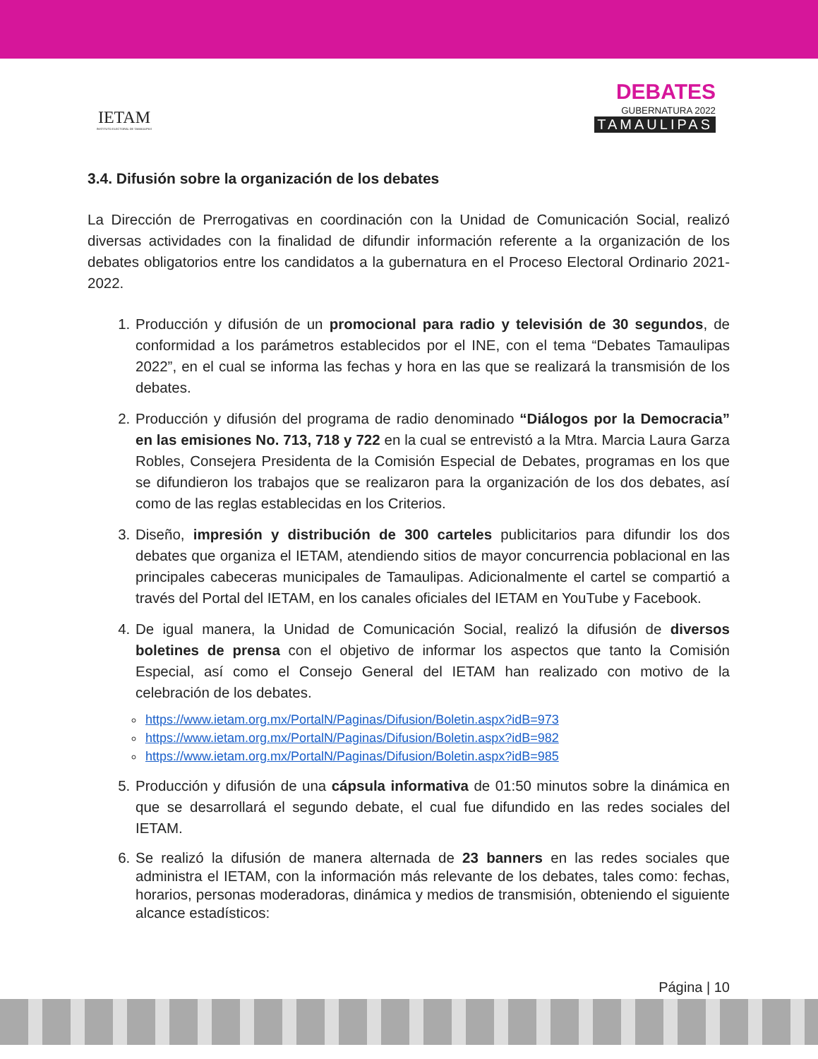IETAM
INSTITUTO ELECTORAL DE TAMAULIPAS
DEBATES
GUBERNATURA 2022
TAMAULIPAS
3.4. Difusión sobre la organización de los debates
La Dirección de Prerrogativas en coordinación con la Unidad de Comunicación Social, realizó diversas actividades con la finalidad de difundir información referente a la organización de los debates obligatorios entre los candidatos a la gubernatura en el Proceso Electoral Ordinario 2021-2022.
1. Producción y difusión de un promocional para radio y televisión de 30 segundos, de conformidad a los parámetros establecidos por el INE, con el tema “Debates Tamaulipas 2022”, en el cual se informa las fechas y hora en las que se realizará la transmisión de los debates.
2. Producción y difusión del programa de radio denominado “Diálogos por la Democracia” en las emisiones No. 713, 718 y 722 en la cual se entrevistó a la Mtra. Marcia Laura Garza Robles, Consejera Presidenta de la Comisión Especial de Debates, programas en los que se difundieron los trabajos que se realizaron para la organización de los dos debates, así como de las reglas establecidas en los Criterios.
3. Diseño, impresión y distribución de 300 carteles publicitarios para difundir los dos debates que organiza el IETAM, atendiendo sitios de mayor concurrencia poblacional en las principales cabeceras municipales de Tamaulipas. Adicionalmente el cartel se compartió a través del Portal del IETAM, en los canales oficiales del IETAM en YouTube y Facebook.
4. De igual manera, la Unidad de Comunicación Social, realizó la difusión de diversos boletines de prensa con el objetivo de informar los aspectos que tanto la Comisión Especial, así como el Consejo General del IETAM han realizado con motivo de la celebración de los debates.
https://www.ietam.org.mx/PortalN/Paginas/Difusion/Boletin.aspx?idB=973
https://www.ietam.org.mx/PortalN/Paginas/Difusion/Boletin.aspx?idB=982
https://www.ietam.org.mx/PortalN/Paginas/Difusion/Boletin.aspx?idB=985
5. Producción y difusión de una cápsula informativa de 01:50 minutos sobre la dinámica en que se desarrollará el segundo debate, el cual fue difundido en las redes sociales del IETAM.
6. Se realizó la difusión de manera alternada de 23 banners en las redes sociales que administra el IETAM, con la información más relevante de los debates, tales como: fechas, horarios, personas moderadoras, dinámica y medios de transmisión, obteniendo el siguiente alcance estadísticos:
Página | 10